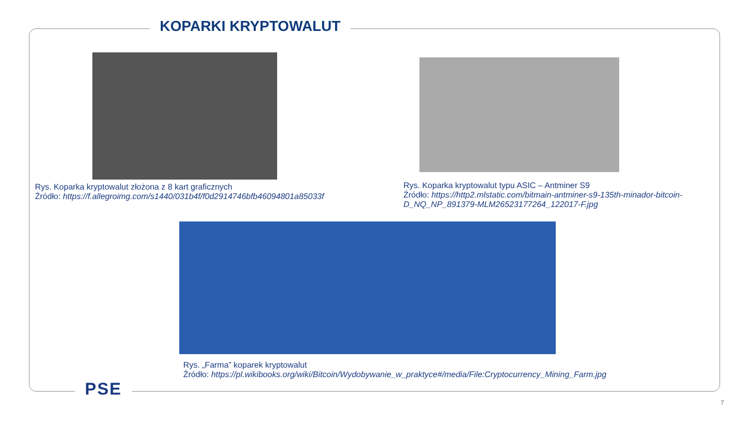KOPARKI KRYPTOWALUT
Rys. Koparka kryptowalut złożona z 8 kart graficznych
Źródło: https://f.allegroimg.com/s1440/031b4f/f0d2914746bfb46094801a85033f
Rys. Koparka kryptowalut typu ASIC – Antminer S9
Źródło: https://http2.mlstatic.com/bitmain-antminer-s9-135th-minador-bitcoin-D_NQ_NP_891379-MLM26523177264_122017-F.jpg
Rys. „Farma” koparek kryptowalut
Źródło: https://pl.wikibooks.org/wiki/Bitcoin/Wydobywanie_w_praktyce#/media/File:Cryptocurrency_Mining_Farm.jpg
PSE
7